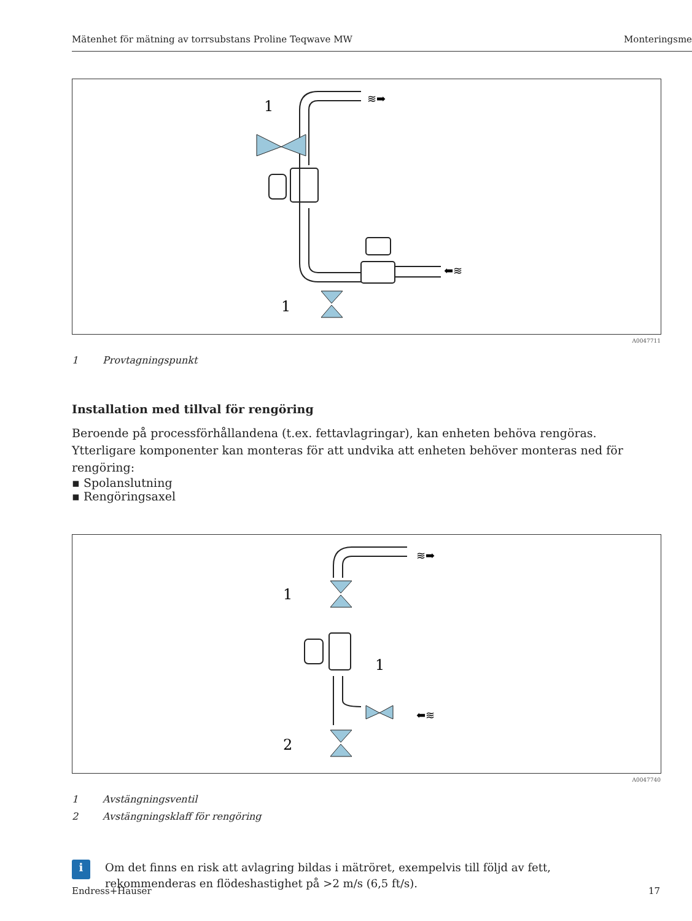Mätenhet för mätning av torrsubstans Proline Teqwave MW Monteringsme
1
1
≋➡
⬅≋
A0047711
1 Provtagningspunkt
Installation med tillval för rengöring
Beroende på processförhållandena (t.ex. fettavlagringar), kan enheten behöva rengöras. Ytterligare komponenter kan monteras för att undvika att enheten behöver monteras ned för rengöring:
▪ Spolanslutning
▪ Rengöringsaxel
1
1
2
≋➡
⬅≋
A0047740
1 Avstängningsventil
2 Avstängningsklaff för rengöring
i
Om det finns en risk att avlagring bildas i mätröret, exempelvis till följd av fett,
rekommenderas en flödeshastighet på >2 m/s (6,5 ft/s).
Endress+Hauser 17